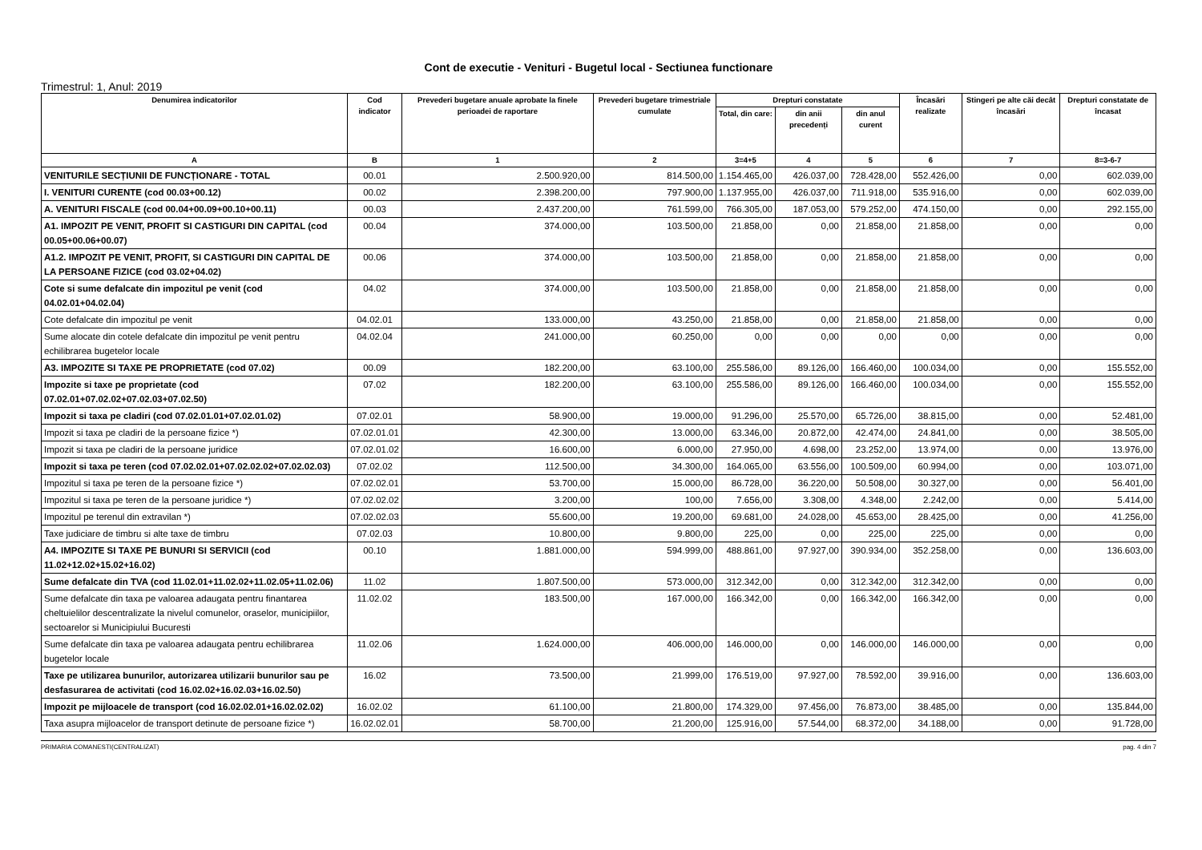Cont de executie - Venituri - Bugetul local - Sectiunea functionare
Trimestrul: 1, Anul: 2019
| Denumirea indicatorilor | Cod indicator | Prevederi bugetare anuale aprobate la finele perioadei de raportare | Prevederi bugetare trimestriale cumulate | Drepturi constatate | | | Încasări realizate | Stingeri pe alte căi decât încasări | Drepturi constatate de încasat |
| --- | --- | --- | --- | --- | --- | --- | --- | --- | --- |
| | | | | Total, din care: | din anii precedenți | din anul curent | | | |
| A | B | 1 | 2 | 3=4+5 | 4 | 5 | 6 | 7 | 8=3-6-7 |
| VENITURILE SECȚIUNII DE FUNCȚIONARE - TOTAL | 00.01 | 2.500.920,00 | 814.500,00 | 1.154.465,00 | 426.037,00 | 728.428,00 | 552.426,00 | 0,00 | 602.039,00 |
| I. VENITURI CURENTE (cod 00.03+00.12) | 00.02 | 2.398.200,00 | 797.900,00 | 1.137.955,00 | 426.037,00 | 711.918,00 | 535.916,00 | 0,00 | 602.039,00 |
| A. VENITURI FISCALE (cod 00.04+00.09+00.10+00.11) | 00.03 | 2.437.200,00 | 761.599,00 | 766.305,00 | 187.053,00 | 579.252,00 | 474.150,00 | 0,00 | 292.155,00 |
| A1. IMPOZIT PE VENIT, PROFIT SI CASTIGURI DIN CAPITAL (cod 00.05+00.06+00.07) | 00.04 | 374.000,00 | 103.500,00 | 21.858,00 | 0,00 | 21.858,00 | 21.858,00 | 0,00 | 0,00 |
| A1.2. IMPOZIT PE VENIT, PROFIT, SI CASTIGURI DIN CAPITAL DE LA PERSOANE FIZICE (cod 03.02+04.02) | 00.06 | 374.000,00 | 103.500,00 | 21.858,00 | 0,00 | 21.858,00 | 21.858,00 | 0,00 | 0,00 |
| Cote si sume defalcate din impozitul pe venit (cod 04.02.01+04.02.04) | 04.02 | 374.000,00 | 103.500,00 | 21.858,00 | 0,00 | 21.858,00 | 21.858,00 | 0,00 | 0,00 |
| Cote defalcate din impozitul pe venit | 04.02.01 | 133.000,00 | 43.250,00 | 21.858,00 | 0,00 | 21.858,00 | 21.858,00 | 0,00 | 0,00 |
| Sume alocate din cotele defalcate din impozitul pe venit pentru echilibrarea bugetelor locale | 04.02.04 | 241.000,00 | 60.250,00 | 0,00 | 0,00 | 0,00 | 0,00 | 0,00 | 0,00 |
| A3. IMPOZITE SI TAXE PE PROPRIETATE (cod 07.02) | 00.09 | 182.200,00 | 63.100,00 | 255.586,00 | 89.126,00 | 166.460,00 | 100.034,00 | 0,00 | 155.552,00 |
| Impozite si taxe pe proprietate (cod 07.02.01+07.02.02+07.02.03+07.02.50) | 07.02 | 182.200,00 | 63.100,00 | 255.586,00 | 89.126,00 | 166.460,00 | 100.034,00 | 0,00 | 155.552,00 |
| Impozit si taxa pe cladiri (cod 07.02.01.01+07.02.01.02) | 07.02.01 | 58.900,00 | 19.000,00 | 91.296,00 | 25.570,00 | 65.726,00 | 38.815,00 | 0,00 | 52.481,00 |
| Impozit si taxa pe cladiri de la persoane fizice *) | 07.02.01.01 | 42.300,00 | 13.000,00 | 63.346,00 | 20.872,00 | 42.474,00 | 24.841,00 | 0,00 | 38.505,00 |
| Impozit si taxa pe cladiri de la persoane juridice | 07.02.01.02 | 16.600,00 | 6.000,00 | 27.950,00 | 4.698,00 | 23.252,00 | 13.974,00 | 0,00 | 13.976,00 |
| Impozit si taxa pe teren (cod 07.02.02.01+07.02.02.02+07.02.02.03) | 07.02.02 | 112.500,00 | 34.300,00 | 164.065,00 | 63.556,00 | 100.509,00 | 60.994,00 | 0,00 | 103.071,00 |
| Impozitul si taxa pe teren de la persoane fizice *) | 07.02.02.01 | 53.700,00 | 15.000,00 | 86.728,00 | 36.220,00 | 50.508,00 | 30.327,00 | 0,00 | 56.401,00 |
| Impozitul si taxa pe teren de la persoane juridice *) | 07.02.02.02 | 3.200,00 | 100,00 | 7.656,00 | 3.308,00 | 4.348,00 | 2.242,00 | 0,00 | 5.414,00 |
| Impozitul pe terenul din extravilan *) | 07.02.02.03 | 55.600,00 | 19.200,00 | 69.681,00 | 24.028,00 | 45.653,00 | 28.425,00 | 0,00 | 41.256,00 |
| Taxe judiciare de timbru si alte taxe de timbru | 07.02.03 | 10.800,00 | 9.800,00 | 225,00 | 0,00 | 225,00 | 225,00 | 0,00 | 0,00 |
| A4. IMPOZITE SI TAXE PE BUNURI SI SERVICII (cod 11.02+12.02+15.02+16.02) | 00.10 | 1.881.000,00 | 594.999,00 | 488.861,00 | 97.927,00 | 390.934,00 | 352.258,00 | 0,00 | 136.603,00 |
| Sume defalcate din TVA (cod 11.02.01+11.02.02+11.02.05+11.02.06) | 11.02 | 1.807.500,00 | 573.000,00 | 312.342,00 | 0,00 | 312.342,00 | 312.342,00 | 0,00 | 0,00 |
| Sume defalcate din taxa pe valoarea adaugata pentru finantarea cheltuielilor descentralizate la nivelul comunelor, oraselor, municipiilor, sectoarelor si Municipiului Bucuresti | 11.02.02 | 183.500,00 | 167.000,00 | 166.342,00 | 0,00 | 166.342,00 | 166.342,00 | 0,00 | 0,00 |
| Sume defalcate din taxa pe valoarea adaugata pentru echilibrarea bugetelor locale | 11.02.06 | 1.624.000,00 | 406.000,00 | 146.000,00 | 0,00 | 146.000,00 | 146.000,00 | 0,00 | 0,00 |
| Taxe pe utilizarea bunurilor, autorizarea utilizarii bunurilor sau pe desfasurarea de activitati (cod 16.02.02+16.02.03+16.02.50) | 16.02 | 73.500,00 | 21.999,00 | 176.519,00 | 97.927,00 | 78.592,00 | 39.916,00 | 0,00 | 136.603,00 |
| Impozit pe mijloacele de transport (cod 16.02.02.01+16.02.02.02) | 16.02.02 | 61.100,00 | 21.800,00 | 174.329,00 | 97.456,00 | 76.873,00 | 38.485,00 | 0,00 | 135.844,00 |
| Taxa asupra mijloacelor de transport detinute de persoane fizice *) | 16.02.02.01 | 58.700,00 | 21.200,00 | 125.916,00 | 57.544,00 | 68.372,00 | 34.188,00 | 0,00 | 91.728,00 |
PRIMARIA COMANESTI(CENTRALIZAT) pag. 4 din 7